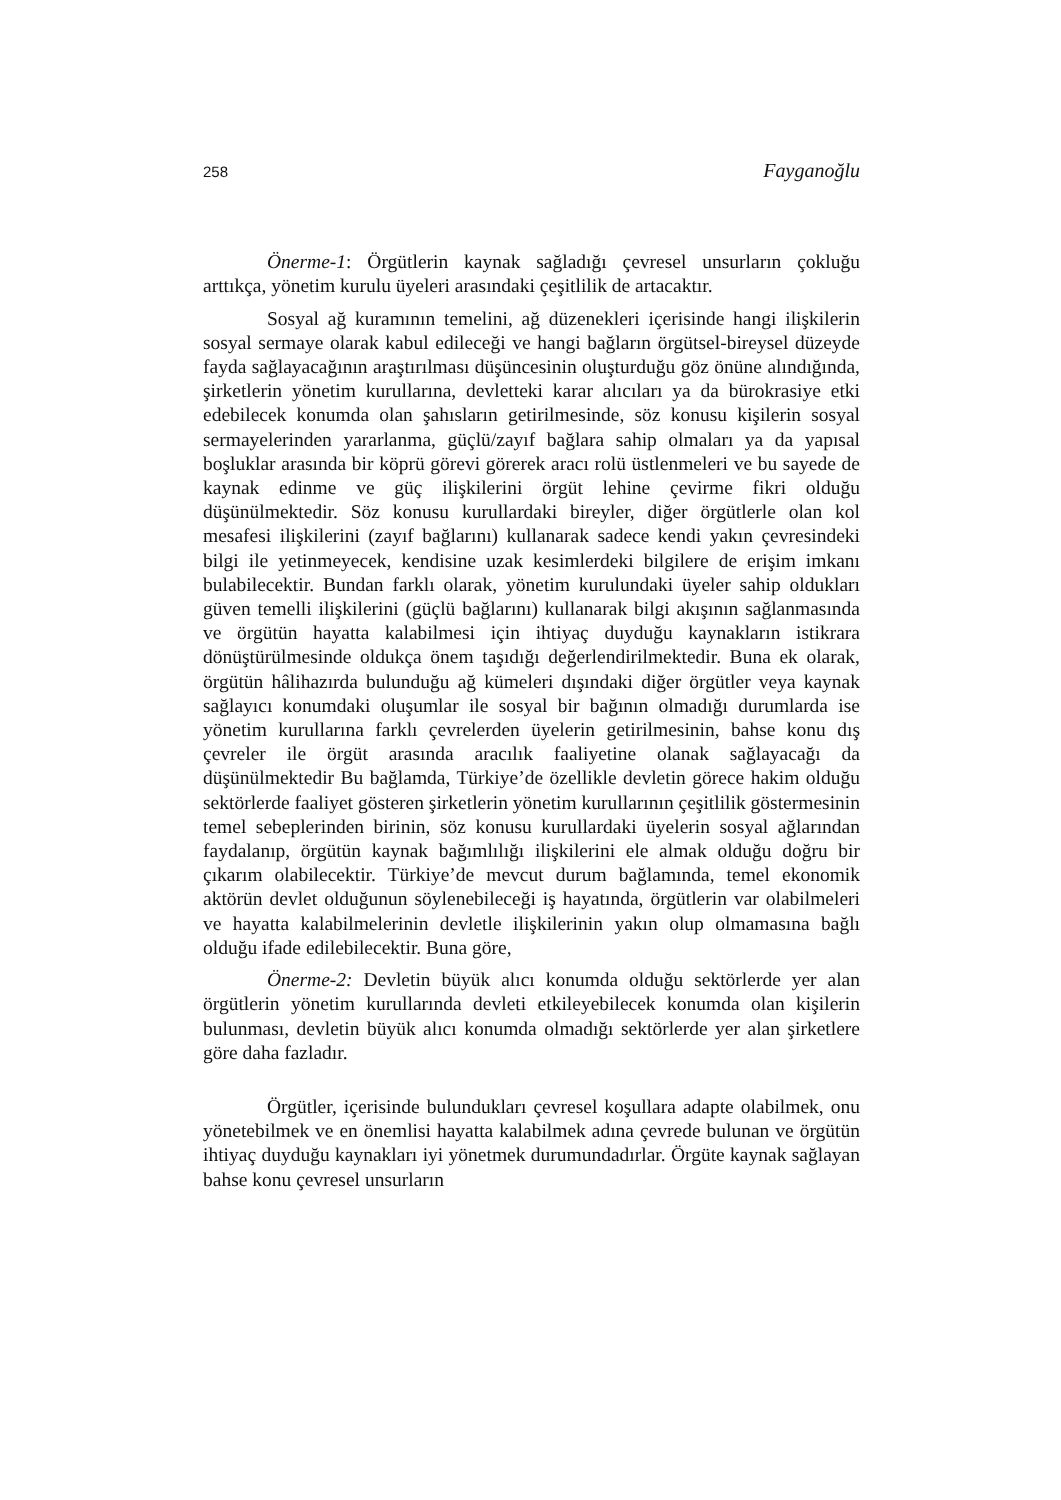258 Fayganoğlu
Önerme-1: Örgütlerin kaynak sağladığı çevresel unsurların çokluğu arttıkça, yönetim kurulu üyeleri arasındaki çeşitlilik de artacaktır.
Sosyal ağ kuramının temelini, ağ düzenekleri içerisinde hangi ilişkilerin sosyal sermaye olarak kabul edileceği ve hangi bağların örgütsel-bireysel düzeyde fayda sağlayacağının araştırılması düşüncesinin oluşturduğu göz önüne alındığında, şirketlerin yönetim kurullarına, devletteki karar alıcıları ya da bürokrasiye etki edebilecek konumda olan şahısların getirilmesinde, söz konusu kişilerin sosyal sermayelerinden yararlanma, güçlü/zayıf bağlara sahip olmaları ya da yapısal boşluklar arasında bir köprü görevi görerek aracı rolü üstlenmeleri ve bu sayede de kaynak edinme ve güç ilişkilerini örgüt lehine çevirme fikri olduğu düşünülmektedir. Söz konusu kurullardaki bireyler, diğer örgütlerle olan kol mesafesi ilişkilerini (zayıf bağlarını) kullanarak sadece kendi yakın çevresindeki bilgi ile yetinmeyecek, kendisine uzak kesimlerdeki bilgilere de erişim imkanı bulabilecektir. Bundan farklı olarak, yönetim kurulundaki üyeler sahip oldukları güven temelli ilişkilerini (güçlü bağlarını) kullanarak bilgi akışının sağlanmasında ve örgütün hayatta kalabilmesi için ihtiyaç duyduğu kaynakların istikrara dönüştürülmesinde oldukça önem taşıdığı değerlendirilmektedir. Buna ek olarak, örgütün hâlihazırda bulunduğu ağ kümeleri dışındaki diğer örgütler veya kaynak sağlayıcı konumdaki oluşumlar ile sosyal bir bağının olmadığı durumlarda ise yönetim kurullarına farklı çevrelerden üyelerin getirilmesinin, bahse konu dış çevreler ile örgüt arasında aracılık faaliyetine olanak sağlayacağı da düşünülmektedir Bu bağlamda, Türkiye’de özellikle devletin görece hakim olduğu sektörlerde faaliyet gösteren şirketlerin yönetim kurullarının çeşitlilik göstermesinin temel sebeplerinden birinin, söz konusu kurullardaki üyelerin sosyal ağlarından faydalanıp, örgütün kaynak bağımlılığı ilişkilerini ele almak olduğu doğru bir çıkarım olabilecektir. Türkiye’de mevcut durum bağlamında, temel ekonomik aktörün devlet olduğunun söylenebileceği iş hayatında, örgütlerin var olabilmeleri ve hayatta kalabilmelerinin devletle ilişkilerinin yakın olup olmamasına bağlı olduğu ifade edilebilecektir. Buna göre,
Önerme-2: Devletin büyük alıcı konumda olduğu sektörlerde yer alan örgütlerin yönetim kurullarında devleti etkileyebilecek konumda olan kişilerin bulunması, devletin büyük alıcı konumda olmadığı sektörlerde yer alan şirketlere göre daha fazladır.
Örgütler, içerisinde bulundukları çevresel koşullara adapte olabilmek, onu yönetebilmek ve en önemlisi hayatta kalabilmek adına çevrede bulunan ve örgütün ihtiyaç duyduğu kaynakları iyi yönetmek durumundadırlar. Örgüte kaynak sağlayan bahse konu çevresel unsurların